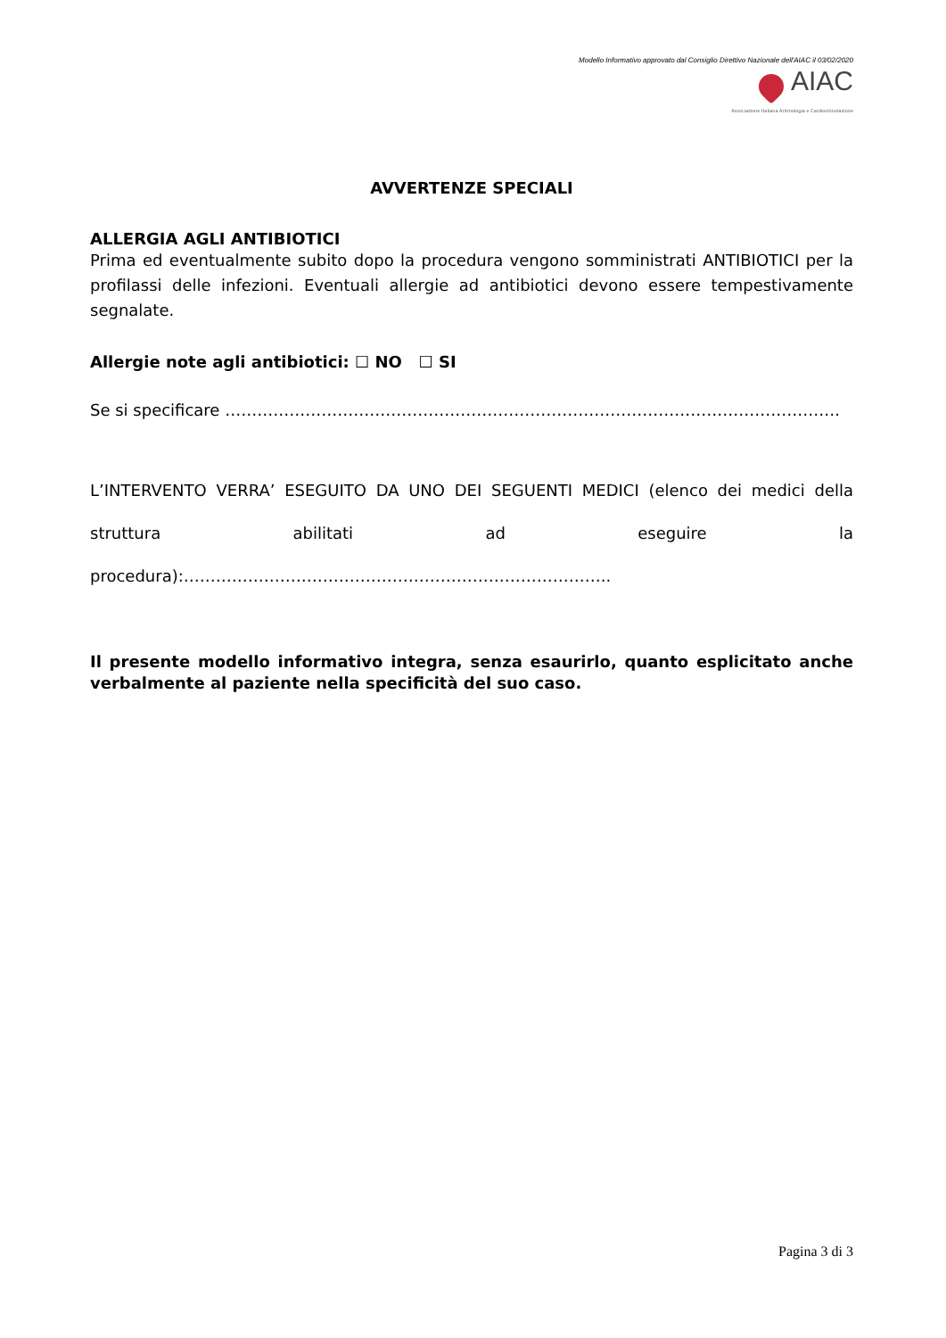Modello Informativo approvato dal Consiglio Direttivo Nazionale dell'AIAC il 03/02/2020
AIAC
Associazione Italiana Aritmologia e Cardiostimolazione
AVVERTENZE SPECIALI
ALLERGIA AGLI ANTIBIOTICI
Prima ed eventualmente subito dopo la procedura vengono somministrati ANTIBIOTICI per la profilassi delle infezioni. Eventuali allergie ad antibiotici devono essere tempestivamente segnalate.
Allergie note agli antibiotici: ☐ NO ☐ SI
Se si specificare …………………………………………………………………………………………………….
L’INTERVENTO VERRA’ ESEGUITO DA UNO DEI SEGUENTI MEDICI (elenco dei medici della struttura abilitati ad eseguire la procedura):……………………………………………………………………..
Il presente modello informativo integra, senza esaurirlo, quanto esplicitato anche verbalmente al paziente nella specificità del suo caso.
Pagina 3 di 3